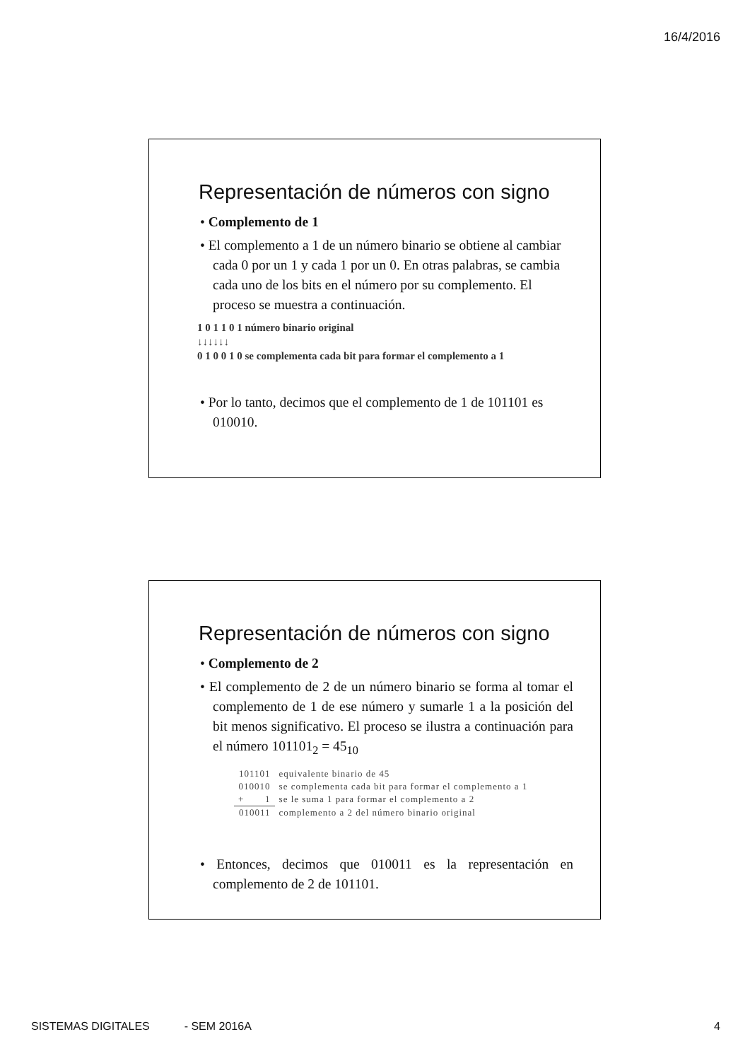16/4/2016
Representación de números con signo
• Complemento de 1
• El complemento a 1 de un número binario se obtiene al cambiar cada 0 por un 1 y cada 1 por un 0. En otras palabras, se cambia cada uno de los bits en el número por su complemento. El proceso se muestra a continuación.
1 0 1 1 0 1 número binario original
↓↓↓↓↓↓
0 1 0 0 1 0 se complementa cada bit para formar el complemento a 1
• Por lo tanto, decimos que el complemento de 1 de 101101 es 010010.
Representación de números con signo
• Complemento de 2
• El complemento de 2 de un número binario se forma al tomar el complemento de 1 de ese número y sumarle 1 a la posición del bit menos significativo. El proceso se ilustra a continuación para el número 101101<sub>2</sub> = 45<sub>10</sub>
| 101101 | equivalente binario de 45 |
| 010010 | se complementa cada bit para formar el complemento a 1 |
| + 1 | se le suma 1 para formar el complemento a 2 |
| 010011 | complemento a 2 del número binario original |
• Entonces, decimos que 010011 es la representación en complemento de 2 de 101101.
SISTEMAS DIGITALES - SEM 2016A 4